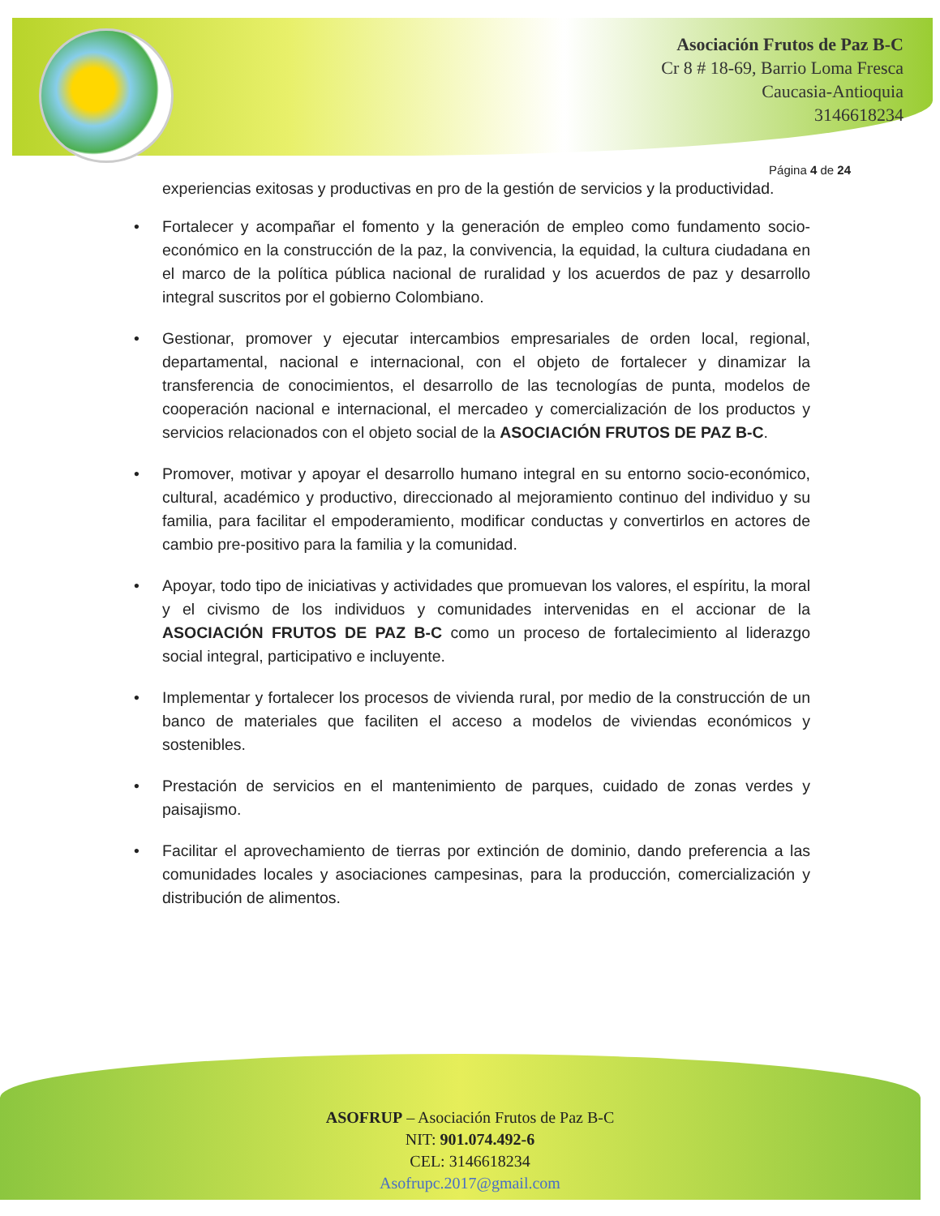Asociación Frutos de Paz B-C
Cr 8 # 18-69, Barrio Loma Fresca
Caucasia-Antioquia
3146618234
Página 4 de 24
experiencias exitosas y productivas en pro de la gestión de servicios y la productividad.
• Fortalecer y acompañar el fomento y la generación de empleo como fundamento socio-económico en la construcción de la paz, la convivencia, la equidad, la cultura ciudadana en el marco de la política pública nacional de ruralidad y los acuerdos de paz y desarrollo integral suscritos por el gobierno Colombiano.
• Gestionar, promover y ejecutar intercambios empresariales de orden local, regional, departamental, nacional e internacional, con el objeto de fortalecer y dinamizar la transferencia de conocimientos, el desarrollo de las tecnologías de punta, modelos de cooperación nacional e internacional, el mercadeo y comercialización de los productos y servicios relacionados con el objeto social de la ASOCIACIÓN FRUTOS DE PAZ B-C.
• Promover, motivar y apoyar el desarrollo humano integral en su entorno socio-económico, cultural, académico y productivo, direccionado al mejoramiento continuo del individuo y su familia, para facilitar el empoderamiento, modificar conductas y convertirlos en actores de cambio pre-positivo para la familia y la comunidad.
• Apoyar, todo tipo de iniciativas y actividades que promuevan los valores, el espíritu, la moral y el civismo de los individuos y comunidades intervenidas en el accionar de la ASOCIACIÓN FRUTOS DE PAZ B-C como un proceso de fortalecimiento al liderazgo social integral, participativo e incluyente.
• Implementar y fortalecer los procesos de vivienda rural, por medio de la construcción de un banco de materiales que faciliten el acceso a modelos de viviendas económicos y sostenibles.
• Prestación de servicios en el mantenimiento de parques, cuidado de zonas verdes y paisajismo.
• Facilitar el aprovechamiento de tierras por extinción de dominio, dando preferencia a las comunidades locales y asociaciones campesinas, para la producción, comercialización y distribución de alimentos.
ASOFRUP – Asociación Frutos de Paz B-C
NIT: 901.074.492-6
CEL: 3146618234
Asofrupc.2017@gmail.com